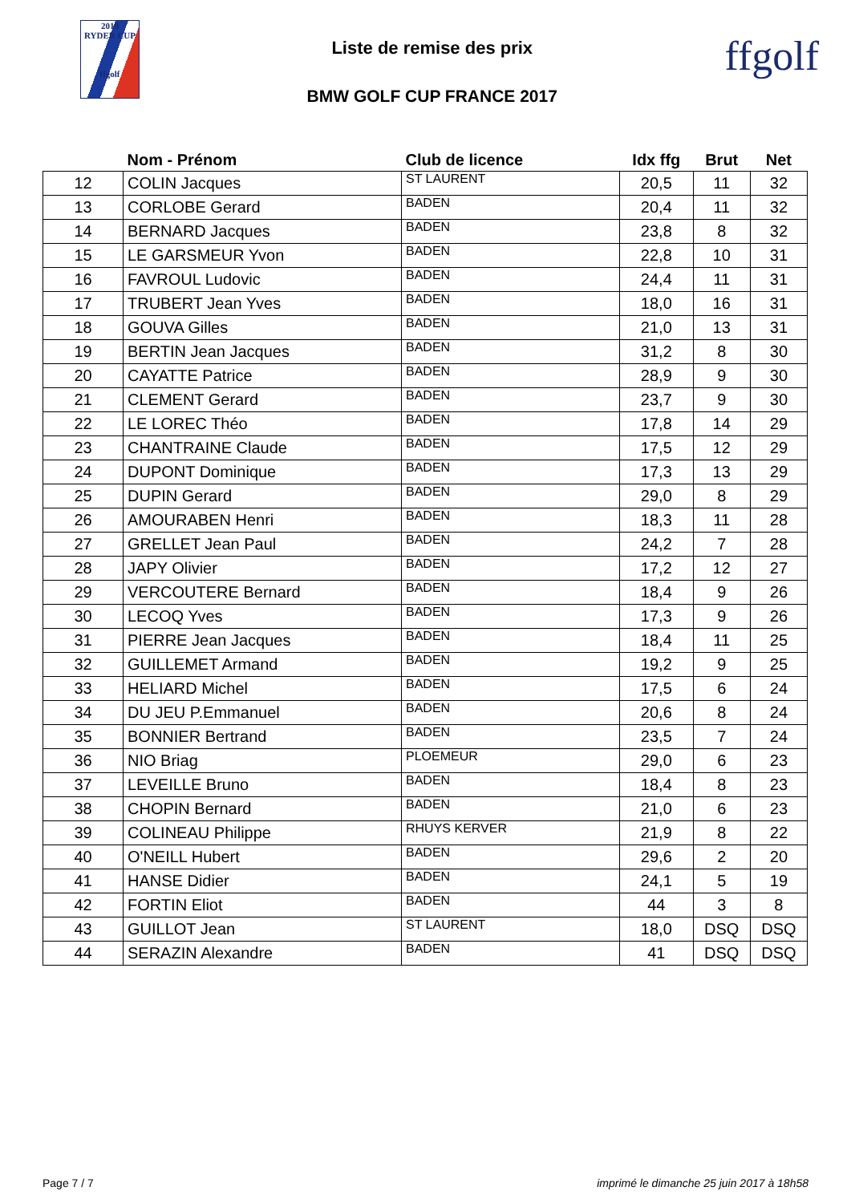2018
RYDER CUP
ffgolf
Liste de remise des prix
BMW GOLF CUP FRANCE 2017
ffgolf
| | Nom - Prénom | Club de licence | Idx ffg | Brut | Net |
| --- | --- | --- | --- | --- | --- |
| 12 | COLIN Jacques | ST LAURENT | 20,5 | 11 | 32 |
| 13 | CORLOBE Gerard | BADEN | 20,4 | 11 | 32 |
| 14 | BERNARD Jacques | BADEN | 23,8 | 8 | 32 |
| 15 | LE GARSMEUR Yvon | BADEN | 22,8 | 10 | 31 |
| 16 | FAVROUL Ludovic | BADEN | 24,4 | 11 | 31 |
| 17 | TRUBERT Jean Yves | BADEN | 18,0 | 16 | 31 |
| 18 | GOUVA Gilles | BADEN | 21,0 | 13 | 31 |
| 19 | BERTIN Jean Jacques | BADEN | 31,2 | 8 | 30 |
| 20 | CAYATTE Patrice | BADEN | 28,9 | 9 | 30 |
| 21 | CLEMENT Gerard | BADEN | 23,7 | 9 | 30 |
| 22 | LE LOREC Théo | BADEN | 17,8 | 14 | 29 |
| 23 | CHANTRAINE Claude | BADEN | 17,5 | 12 | 29 |
| 24 | DUPONT Dominique | BADEN | 17,3 | 13 | 29 |
| 25 | DUPIN Gerard | BADEN | 29,0 | 8 | 29 |
| 26 | AMOURABEN Henri | BADEN | 18,3 | 11 | 28 |
| 27 | GRELLET Jean Paul | BADEN | 24,2 | 7 | 28 |
| 28 | JAPY Olivier | BADEN | 17,2 | 12 | 27 |
| 29 | VERCOUTERE Bernard | BADEN | 18,4 | 9 | 26 |
| 30 | LECOQ Yves | BADEN | 17,3 | 9 | 26 |
| 31 | PIERRE Jean Jacques | BADEN | 18,4 | 11 | 25 |
| 32 | GUILLEMET Armand | BADEN | 19,2 | 9 | 25 |
| 33 | HELIARD Michel | BADEN | 17,5 | 6 | 24 |
| 34 | DU JEU P.Emmanuel | BADEN | 20,6 | 8 | 24 |
| 35 | BONNIER Bertrand | BADEN | 23,5 | 7 | 24 |
| 36 | NIO Briag | PLOEMEUR | 29,0 | 6 | 23 |
| 37 | LEVEILLE Bruno | BADEN | 18,4 | 8 | 23 |
| 38 | CHOPIN Bernard | BADEN | 21,0 | 6 | 23 |
| 39 | COLINEAU Philippe | RHUYS KERVER | 21,9 | 8 | 22 |
| 40 | O'NEILL Hubert | BADEN | 29,6 | 2 | 20 |
| 41 | HANSE Didier | BADEN | 24,1 | 5 | 19 |
| 42 | FORTIN Eliot | BADEN | 44 | 3 | 8 |
| 43 | GUILLOT Jean | ST LAURENT | 18,0 | DSQ | DSQ |
| 44 | SERAZIN Alexandre | BADEN | 41 | DSQ | DSQ |
Page 7 / 7 imprimé le dimanche 25 juin 2017 à 18h58